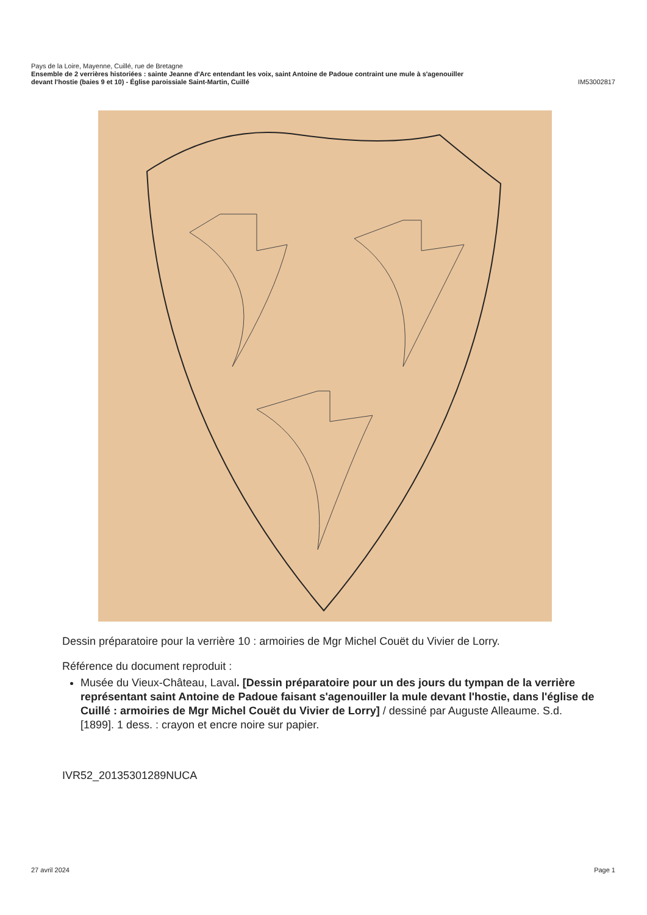Pays de la Loire, Mayenne, Cuillé, rue de Bretagne
Ensemble de 2 verrières historiées : sainte Jeanne d'Arc entendant les voix, saint Antoine de Padoue contraint une mule à s'agenouiller
devant l'hostie (baies 9 et 10) - Église paroissiale Saint-Martin, Cuillé IM53002817
Dessin préparatoire pour la verrière 10 : armoiries de Mgr Michel Couët du Vivier de Lorry.
Référence du document reproduit :
Musée du Vieux-Château, Laval. [Dessin préparatoire pour un des jours du tympan de la verrière représentant saint Antoine de Padoue faisant s'agenouiller la mule devant l'hostie, dans l'église de Cuillé : armoiries de Mgr Michel Couët du Vivier de Lorry] / dessiné par Auguste Alleaume. S.d. [1899]. 1 dess. : crayon et encre noire sur papier.
IVR52_20135301289NUCA
27 avril 2024 Page 1